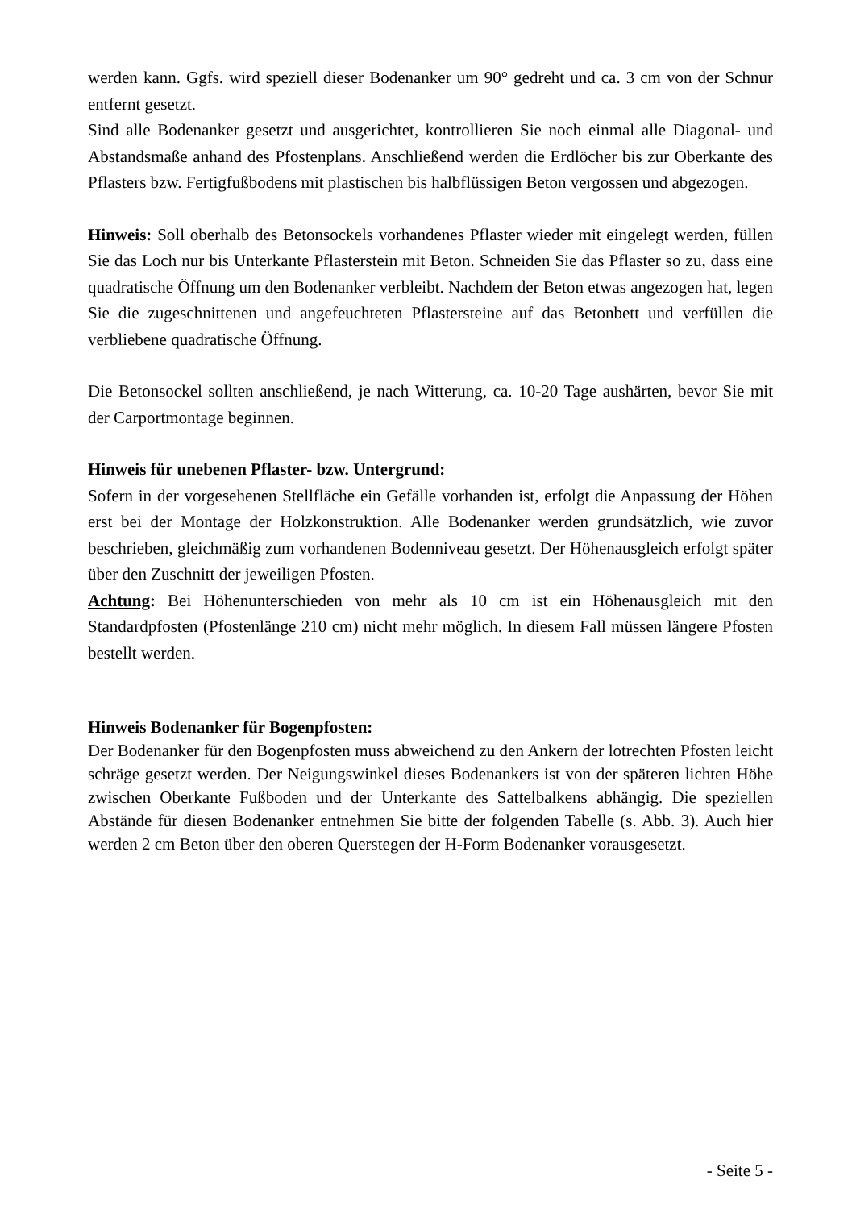werden kann. Ggfs. wird speziell dieser Bodenanker um 90° gedreht und ca. 3 cm von der Schnur entfernt gesetzt.
Sind alle Bodenanker gesetzt und ausgerichtet, kontrollieren Sie noch einmal alle Diagonal- und Abstandsmaße anhand des Pfostenplans. Anschließend werden die Erdlöcher bis zur Oberkante des Pflasters bzw. Fertigfußbodens mit plastischen bis halbflüssigen Beton vergossen und abgezogen.
Hinweis: Soll oberhalb des Betonsockels vorhandenes Pflaster wieder mit eingelegt werden, füllen Sie das Loch nur bis Unterkante Pflasterstein mit Beton. Schneiden Sie das Pflaster so zu, dass eine quadratische Öffnung um den Bodenanker verbleibt. Nachdem der Beton etwas angezogen hat, legen Sie die zugeschnittenen und angefeuchteten Pflastersteine auf das Betonbett und verfüllen die verbliebene quadratische Öffnung.
Die Betonsockel sollten anschließend, je nach Witterung, ca. 10-20 Tage aushärten, bevor Sie mit der Carportmontage beginnen.
Hinweis für unebenen Pflaster- bzw. Untergrund:
Sofern in der vorgesehenen Stellfläche ein Gefälle vorhanden ist, erfolgt die Anpassung der Höhen erst bei der Montage der Holzkonstruktion. Alle Bodenanker werden grundsätzlich, wie zuvor beschrieben, gleichmäßig zum vorhandenen Bodenniveau gesetzt. Der Höhenausgleich erfolgt später über den Zuschnitt der jeweiligen Pfosten.
Achtung: Bei Höhenunterschieden von mehr als 10 cm ist ein Höhenausgleich mit den Standardpfosten (Pfostenlänge 210 cm) nicht mehr möglich. In diesem Fall müssen längere Pfosten bestellt werden.
Hinweis Bodenanker für Bogenpfosten:
Der Bodenanker für den Bogenpfosten muss abweichend zu den Ankern der lotrechten Pfosten leicht schräge gesetzt werden. Der Neigungswinkel dieses Bodenankers ist von der späteren lichten Höhe zwischen Oberkante Fußboden und der Unterkante des Sattelbalkens abhängig. Die speziellen Abstände für diesen Bodenanker entnehmen Sie bitte der folgenden Tabelle (s. Abb. 3). Auch hier werden 2 cm Beton über den oberen Querstegen der H-Form Bodenanker vorausgesetzt.
- Seite 5 -